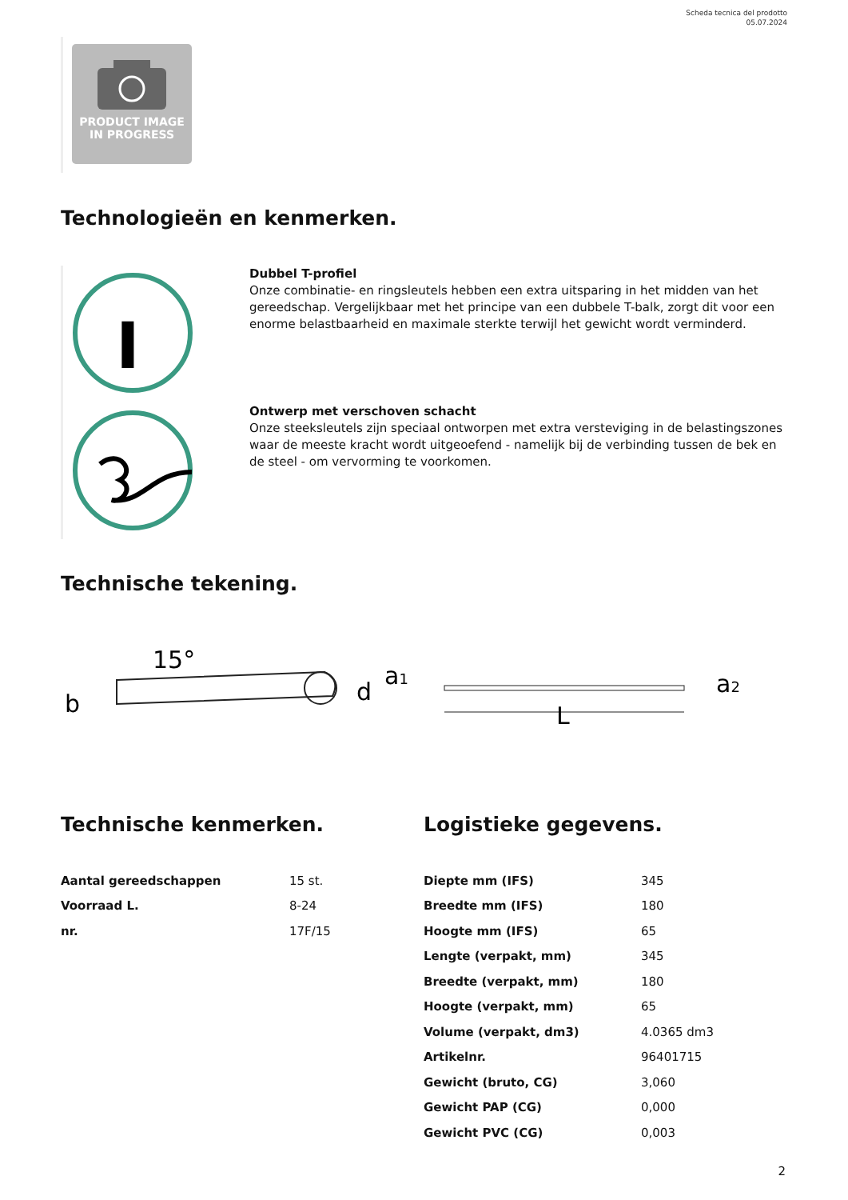Scheda tecnica del prodotto
05.07.2024
PRODUCT IMAGE
IN PROGRESS
Technologieën en kenmerken.
I
Dubbel T-profiel
Onze combinatie- en ringsleutels hebben een extra uitsparing in het midden van het gereedschap. Vergelijkbaar met het principe van een dubbele T-balk, zorgt dit voor een enorme belastbaarheid en maximale sterkte terwijl het gewicht wordt verminderd.
Ontwerp met verschoven schacht
Onze steeksleutels zijn speciaal ontworpen met extra versteviging in de belastingszones waar de meeste kracht wordt uitgeoefend - namelijk bij de verbinding tussen de bek en de steel - om vervorming te voorkomen.
Technische tekening.
15°
b
d
a1
L
a2
Technische kenmerken. Logistieke gegevens.
| Aantal gereedschappen | 15 st. |
| Voorraad L. | 8-24 |
| nr. | 17F/15 |
| Diepte mm (IFS) | 345 |
| Breedte mm (IFS) | 180 |
| Hoogte mm (IFS) | 65 |
| Lengte (verpakt, mm) | 345 |
| Breedte (verpakt, mm) | 180 |
| Hoogte (verpakt, mm) | 65 |
| Volume (verpakt, dm3) | 4.0365 dm3 |
| Artikelnr. | 96401715 |
| Gewicht (bruto, CG) | 3,060 |
| Gewicht PAP (CG) | 0,000 |
| Gewicht PVC (CG) | 0,003 |
2